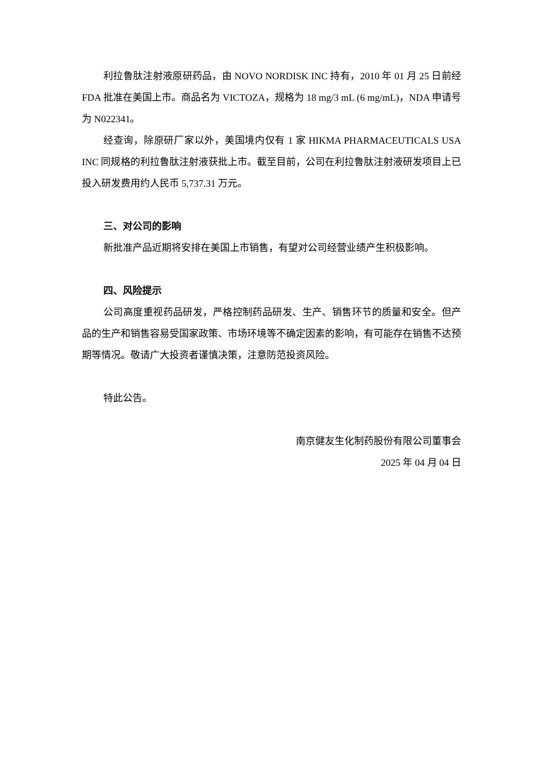利拉鲁肽注射液原研药品，由 NOVO NORDISK INC 持有，2010 年 01 月 25 日前经 FDA 批准在美国上市。商品名为 VICTOZA，规格为 18 mg/3 mL (6 mg/mL)，NDA 申请号为 N022341。
经查询，除原研厂家以外，美国境内仅有 1 家 HIKMA PHARMACEUTICALS USA INC 同规格的利拉鲁肽注射液获批上市。截至目前，公司在利拉鲁肽注射液研发项目上已投入研发费用约人民币 5,737.31 万元。
三、对公司的影响
新批准产品近期将安排在美国上市销售，有望对公司经营业绩产生积极影响。
四、风险提示
公司高度重视药品研发，严格控制药品研发、生产、销售环节的质量和安全。但产品的生产和销售容易受国家政策、市场环境等不确定因素的影响，有可能存在销售不达预期等情况。敬请广大投资者谨慎决策，注意防范投资风险。
特此公告。
南京健友生化制药股份有限公司董事会
2025 年 04 月 04 日